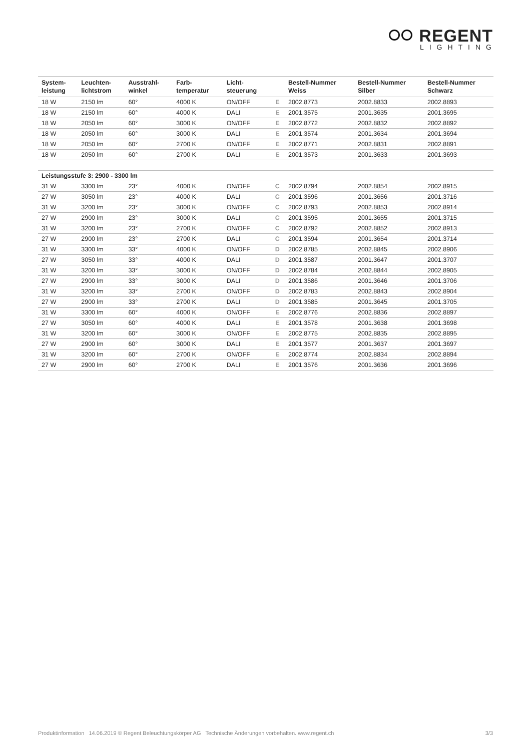REGENT
LIGHTING
| System- leistung | Leuchten- lichtstrom | Ausstrahl- winkel | Farb- temperatur | Licht- steuerung | | Bestell-Nummer Weiss | Bestell-Nummer Silber | Bestell-Nummer Schwarz |
| --- | --- | --- | --- | --- | --- | --- | --- | --- |
| 18 W | 2150 lm | 60° | 4000 K | ON/OFF | E | 2002.8773 | 2002.8833 | 2002.8893 |
| 18 W | 2150 lm | 60° | 4000 K | DALI | E | 2001.3575 | 2001.3635 | 2001.3695 |
| 18 W | 2050 lm | 60° | 3000 K | ON/OFF | E | 2002.8772 | 2002.8832 | 2002.8892 |
| 18 W | 2050 lm | 60° | 3000 K | DALI | E | 2001.3574 | 2001.3634 | 2001.3694 |
| 18 W | 2050 lm | 60° | 2700 K | ON/OFF | E | 2002.8771 | 2002.8831 | 2002.8891 |
| 18 W | 2050 lm | 60° | 2700 K | DALI | E | 2001.3573 | 2001.3633 | 2001.3693 |
| Leistungsstufe 3: 2900 - 3300 lm | | | | | | | | |
| 31 W | 3300 lm | 23° | 4000 K | ON/OFF | C | 2002.8794 | 2002.8854 | 2002.8915 |
| 27 W | 3050 lm | 23° | 4000 K | DALI | C | 2001.3596 | 2001.3656 | 2001.3716 |
| 31 W | 3200 lm | 23° | 3000 K | ON/OFF | C | 2002.8793 | 2002.8853 | 2002.8914 |
| 27 W | 2900 lm | 23° | 3000 K | DALI | C | 2001.3595 | 2001.3655 | 2001.3715 |
| 31 W | 3200 lm | 23° | 2700 K | ON/OFF | C | 2002.8792 | 2002.8852 | 2002.8913 |
| 27 W | 2900 lm | 23° | 2700 K | DALI | C | 2001.3594 | 2001.3654 | 2001.3714 |
| 31 W | 3300 lm | 33° | 4000 K | ON/OFF | D | 2002.8785 | 2002.8845 | 2002.8906 |
| 27 W | 3050 lm | 33° | 4000 K | DALI | D | 2001.3587 | 2001.3647 | 2001.3707 |
| 31 W | 3200 lm | 33° | 3000 K | ON/OFF | D | 2002.8784 | 2002.8844 | 2002.8905 |
| 27 W | 2900 lm | 33° | 3000 K | DALI | D | 2001.3586 | 2001.3646 | 2001.3706 |
| 31 W | 3200 lm | 33° | 2700 K | ON/OFF | D | 2002.8783 | 2002.8843 | 2002.8904 |
| 27 W | 2900 lm | 33° | 2700 K | DALI | D | 2001.3585 | 2001.3645 | 2001.3705 |
| 31 W | 3300 lm | 60° | 4000 K | ON/OFF | E | 2002.8776 | 2002.8836 | 2002.8897 |
| 27 W | 3050 lm | 60° | 4000 K | DALI | E | 2001.3578 | 2001.3638 | 2001.3698 |
| 31 W | 3200 lm | 60° | 3000 K | ON/OFF | E | 2002.8775 | 2002.8835 | 2002.8895 |
| 27 W | 2900 lm | 60° | 3000 K | DALI | E | 2001.3577 | 2001.3637 | 2001.3697 |
| 31 W | 3200 lm | 60° | 2700 K | ON/OFF | E | 2002.8774 | 2002.8834 | 2002.8894 |
| 27 W | 2900 lm | 60° | 2700 K | DALI | E | 2001.3576 | 2001.3636 | 2001.3696 |
Produktinformation 14.06.2019 © Regent Beleuchtungskörper AG Technische Änderungen vorbehalten. www.regent.ch 3/3